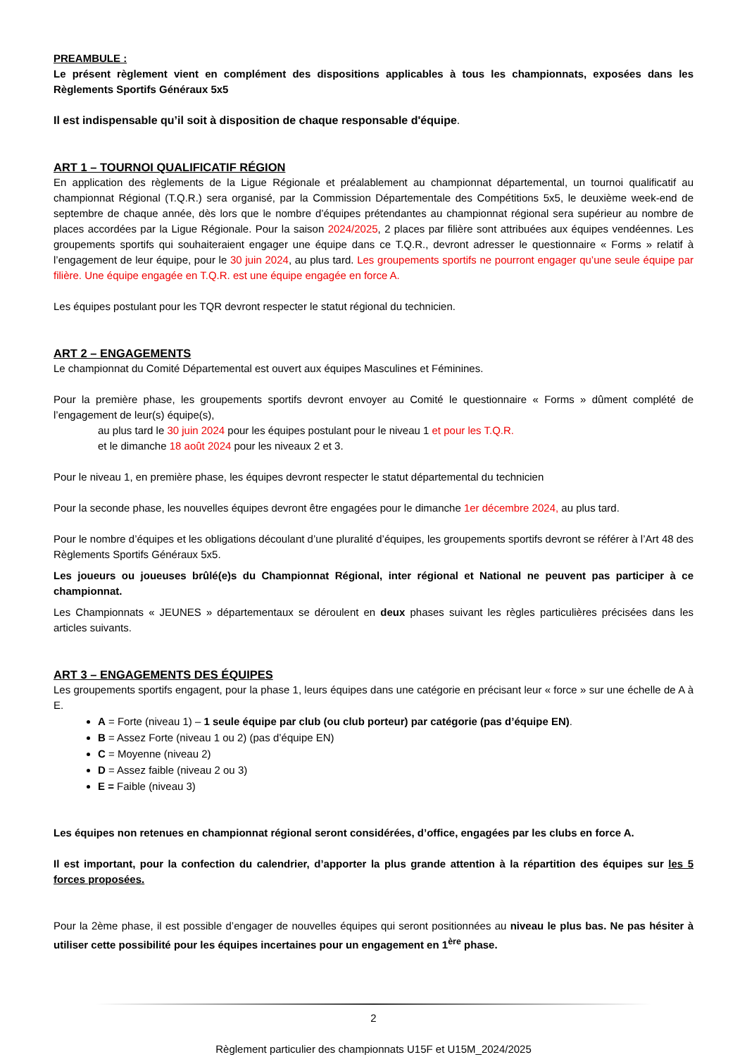PREAMBULE :
Le présent règlement vient en complément des dispositions applicables à tous les championnats, exposées dans les Règlements Sportifs Généraux 5x5
Il est indispensable qu’il soit à disposition de chaque responsable d'équipe.
ART 1 – TOURNOI QUALIFICATIF RÉGION
En application des règlements de la Ligue Régionale et préalablement au championnat départemental, un tournoi qualificatif au championnat Régional (T.Q.R.) sera organisé, par la Commission Départementale des Compétitions 5x5, le deuxième week-end de septembre de chaque année, dès lors que le nombre d’équipes prétendantes au championnat régional sera supérieur au nombre de places accordées par la Ligue Régionale. Pour la saison 2024/2025, 2 places par filière sont attribuées aux équipes vendéennes. Les groupements sportifs qui souhaiteraient engager une équipe dans ce T.Q.R., devront adresser le questionnaire « Forms » relatif à l’engagement de leur équipe, pour le 30 juin 2024, au plus tard. Les groupements sportifs ne pourront engager qu’une seule équipe par filière. Une équipe engagée en T.Q.R. est une équipe engagée en force A.
Les équipes postulant pour les TQR devront respecter le statut régional du technicien.
ART 2 – ENGAGEMENTS
Le championnat du Comité Départemental est ouvert aux équipes Masculines et Féminines.
Pour la première phase, les groupements sportifs devront envoyer au Comité le questionnaire « Forms » dûment complété de l’engagement de leur(s) équipe(s),
au plus tard le 30 juin 2024 pour les équipes postulant pour le niveau 1 et pour les T.Q.R.
et le dimanche 18 août 2024 pour les niveaux 2 et 3.
Pour le niveau 1, en première phase, les équipes devront respecter le statut départemental du technicien
Pour la seconde phase, les nouvelles équipes devront être engagées pour le dimanche 1er décembre 2024, au plus tard.
Pour le nombre d’équipes et les obligations découlant d’une pluralité d’équipes, les groupements sportifs devront se référer à l’Art 48 des Règlements Sportifs Généraux 5x5.
Les joueurs ou joueuses brûlé(e)s du Championnat Régional, inter régional et National ne peuvent pas participer à ce championnat.
Les Championnats « JEUNES » départementaux se déroulent en deux phases suivant les règles particulières précisées dans les articles suivants.
ART 3 – ENGAGEMENTS DES ÉQUIPES
Les groupements sportifs engagent, pour la phase 1, leurs équipes dans une catégorie en précisant leur « force » sur une échelle de A à E.
A = Forte (niveau 1) – 1 seule équipe par club (ou club porteur) par catégorie (pas d’équipe EN).
B = Assez Forte (niveau 1 ou 2) (pas d’équipe EN)
C = Moyenne (niveau 2)
D = Assez faible (niveau 2 ou 3)
E = Faible (niveau 3)
Les équipes non retenues en championnat régional seront considérées, d’office, engagées par les clubs en force A.
Il est important, pour la confection du calendrier, d’apporter la plus grande attention à la répartition des équipes sur les 5 forces proposées.
Pour la 2ème phase, il est possible d’engager de nouvelles équipes qui seront positionnées au niveau le plus bas. Ne pas hésiter à utiliser cette possibilité pour les équipes incertaines pour un engagement en 1<sup>ère</sup> phase.
2
Règlement particulier des championnats U15F et U15M_2024/2025